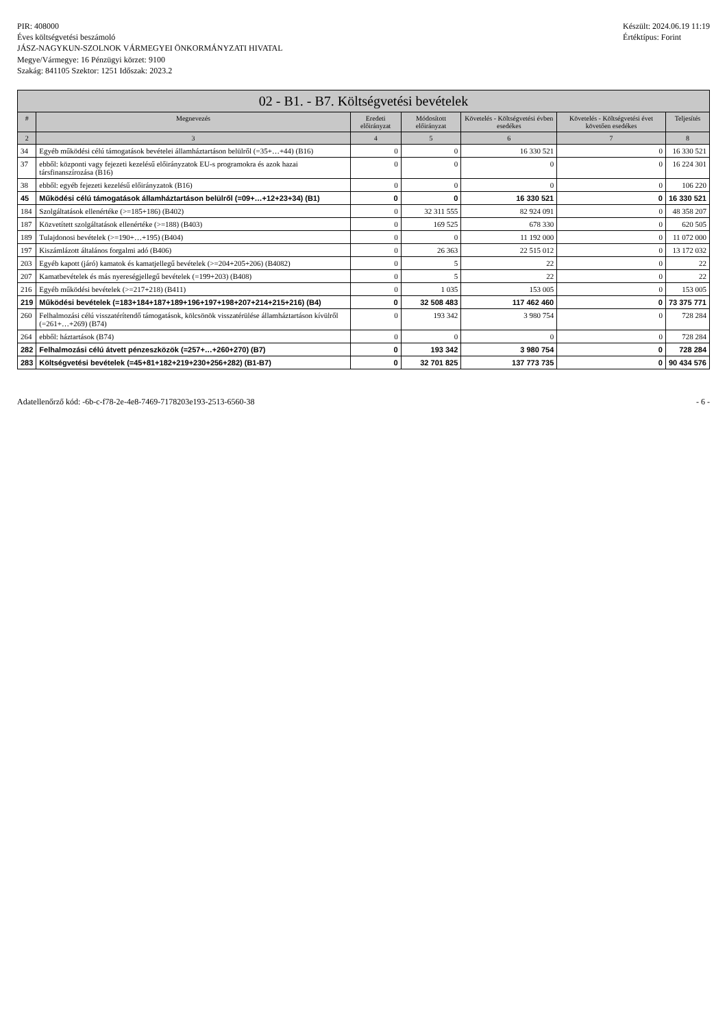PIR: 408000
Éves költségvetési beszámoló
JÁSZ-NAGYKUN-SZOLNOK VÁRMEGYEI ÖNKORMÁNYZATI HIVATAL
Megye/Vármegye: 16 Pénzügyi körzet: 9100
Szakág: 841105 Szektor: 1251 Időszak: 2023.2
Készült: 2024.06.19 11:19
Értéktípus: Forint
02 - B1. - B7. Költségvetési bevételek
| # | Megnevezés | Eredeti előirányzat | Módosított előirányzat | Követelés - Költségvetési évben esedékes | Követelés - Költségvetési évet követően esedékes | Teljesítés |
| --- | --- | --- | --- | --- | --- | --- |
| 2 | 3 | 4 | 5 | 6 | 7 | 8 |
| 34 | Egyéb működési célú támogatások bevételei államháztartáson belülről (=35+…+44) (B16) | 0 | 0 | 16 330 521 | 0 | 16 330 521 |
| 37 | ebből: központi vagy fejezeti kezelésű előirányzatok EU-s programokra és azok hazai társfinanszírozása (B16) | 0 | 0 | 0 | 0 | 16 224 301 |
| 38 | ebből: egyéb fejezeti kezelésű előirányzatok (B16) | 0 | 0 | 0 | 0 | 106 220 |
| 45 | Működési célú támogatások államháztartáson belülről (=09+…+12+23+34) (B1) | 0 | 0 | 16 330 521 | 0 | 16 330 521 |
| 184 | Szolgáltatások ellenértéke (>=185+186) (B402) | 0 | 32 311 555 | 82 924 091 | 0 | 48 358 207 |
| 187 | Közvetített szolgáltatások ellenértéke (>=188) (B403) | 0 | 169 525 | 678 330 | 0 | 620 505 |
| 189 | Tulajdonosi bevételek (>=190+…+195) (B404) | 0 | 0 | 11 192 000 | 0 | 11 072 000 |
| 197 | Kiszámlázott általános forgalmi adó (B406) | 0 | 26 363 | 22 515 012 | 0 | 13 172 032 |
| 203 | Egyéb kapott (járó) kamatok és kamatjellegű bevételek (>=204+205+206) (B4082) | 0 | 5 | 22 | 0 | 22 |
| 207 | Kamatbevételek és más nyereségjellegű bevételek (=199+203) (B408) | 0 | 5 | 22 | 0 | 22 |
| 216 | Egyéb működési bevételek (>=217+218) (B411) | 0 | 1 035 | 153 005 | 0 | 153 005 |
| 219 | Működési bevételek (=183+184+187+189+196+197+198+207+214+215+216) (B4) | 0 | 32 508 483 | 117 462 460 | 0 | 73 375 771 |
| 260 | Felhalmozási célú visszatérítendő támogatások, kölcsönök visszatérülése államháztartáson kívülről (=261+…+269) (B74) | 0 | 193 342 | 3 980 754 | 0 | 728 284 |
| 264 | ebből: háztartások (B74) | 0 | 0 | 0 | 0 | 728 284 |
| 282 | Felhalmozási célú átvett pénzeszközök (=257+…+260+270) (B7) | 0 | 193 342 | 3 980 754 | 0 | 728 284 |
| 283 | Költségvetési bevételek (=45+81+182+219+230+256+282) (B1-B7) | 0 | 32 701 825 | 137 773 735 | 0 | 90 434 576 |
Adatellenőrző kód: -6b-c-f78-2e-4e8-7469-7178203e193-2513-6560-38
- 6 -